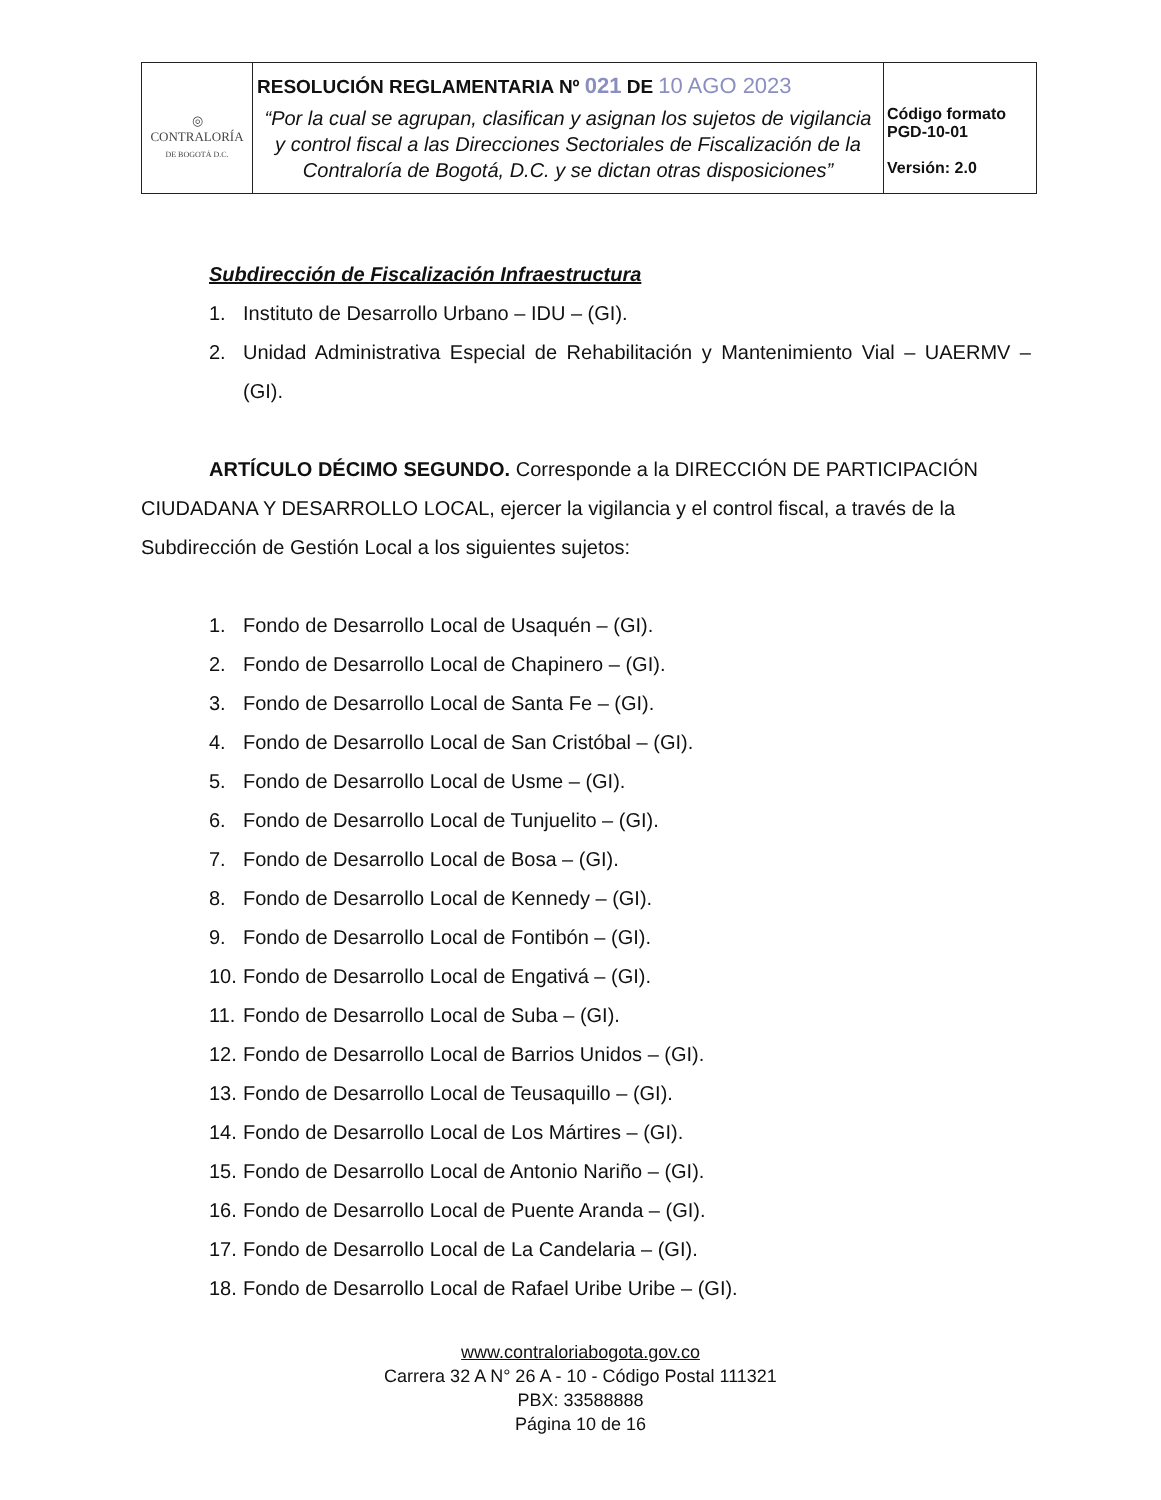| ◎ CONTRALORÍA DE BOGOTÁ D.C. | RESOLUCIÓN REGLAMENTARIA Nº 021 DE 10 AGO 2023 “Por la cual se agrupan, clasifican y asignan los sujetos de vigilancia y control fiscal a las Direcciones Sectoriales de Fiscalización de la Contraloría de Bogotá, D.C. y se dictan otras disposiciones” | Código formato PGD-10-01 Versión: 2.0 |
Subdirección de Fiscalización Infraestructura
1. Instituto de Desarrollo Urbano – IDU – (GI).
2. Unidad Administrativa Especial de Rehabilitación y Mantenimiento Vial – UAERMV – (GI).
ARTÍCULO DÉCIMO SEGUNDO. Corresponde a la DIRECCIÓN DE PARTICIPACIÓN CIUDADANA Y DESARROLLO LOCAL, ejercer la vigilancia y el control fiscal, a través de la Subdirección de Gestión Local a los siguientes sujetos:
1. Fondo de Desarrollo Local de Usaquén – (GI).
2. Fondo de Desarrollo Local de Chapinero – (GI).
3. Fondo de Desarrollo Local de Santa Fe – (GI).
4. Fondo de Desarrollo Local de San Cristóbal – (GI).
5. Fondo de Desarrollo Local de Usme – (GI).
6. Fondo de Desarrollo Local de Tunjuelito – (GI).
7. Fondo de Desarrollo Local de Bosa – (GI).
8. Fondo de Desarrollo Local de Kennedy – (GI).
9. Fondo de Desarrollo Local de Fontibón – (GI).
10. Fondo de Desarrollo Local de Engativá – (GI).
11. Fondo de Desarrollo Local de Suba – (GI).
12. Fondo de Desarrollo Local de Barrios Unidos – (GI).
13. Fondo de Desarrollo Local de Teusaquillo – (GI).
14. Fondo de Desarrollo Local de Los Mártires – (GI).
15. Fondo de Desarrollo Local de Antonio Nariño – (GI).
16. Fondo de Desarrollo Local de Puente Aranda – (GI).
17. Fondo de Desarrollo Local de La Candelaria – (GI).
18. Fondo de Desarrollo Local de Rafael Uribe Uribe – (GI).
www.contraloriabogota.gov.co
Carrera 32 A N° 26 A - 10 - Código Postal 111321
PBX: 33588888
Página 10 de 16